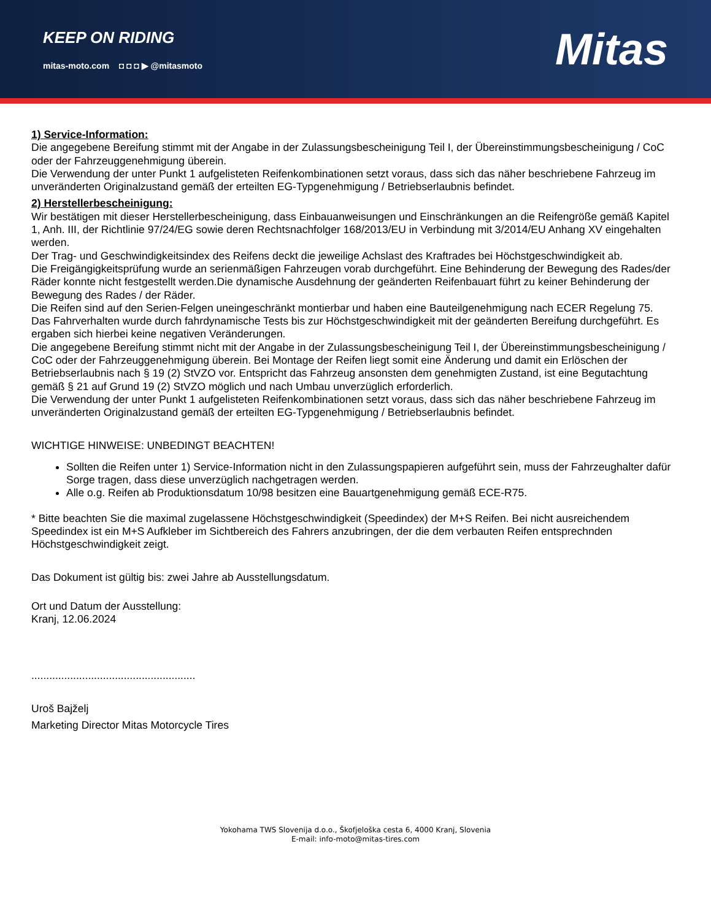KEEP ON RIDING
mitas-moto.com ◘ ◘ ◘ ▶ @mitasmoto
Mitas
1) Service-Information:
Die angegebene Bereifung stimmt mit der Angabe in der Zulassungsbescheinigung Teil I, der Übereinstimmungsbescheinigung / CoC oder der Fahrzeuggenehmigung überein.
Die Verwendung der unter Punkt 1 aufgelisteten Reifenkombinationen setzt voraus, dass sich das näher beschriebene Fahrzeug im unveränderten Originalzustand gemäß der erteilten EG-Typgenehmigung / Betriebserlaubnis befindet.
2) Herstellerbescheinigung:
Wir bestätigen mit dieser Herstellerbescheinigung, dass Einbauanweisungen und Einschränkungen an die Reifengröße gemäß Kapitel 1, Anh. III, der Richtlinie 97/24/EG sowie deren Rechtsnachfolger 168/2013/EU in Verbindung mit 3/2014/EU Anhang XV eingehalten werden.
Der Trag- und Geschwindigkeitsindex des Reifens deckt die jeweilige Achslast des Kraftrades bei Höchstgeschwindigkeit ab.
Die Freigängigkeitsprüfung wurde an serienmäßigen Fahrzeugen vorab durchgeführt. Eine Behinderung der Bewegung des Rades/der Räder konnte nicht festgestellt werden.Die dynamische Ausdehnung der geänderten Reifenbauart führt zu keiner Behinderung der Bewegung des Rades / der Räder.
Die Reifen sind auf den Serien-Felgen uneingeschränkt montierbar und haben eine Bauteilgenehmigung nach ECER Regelung 75.
Das Fahrverhalten wurde durch fahrdynamische Tests bis zur Höchstgeschwindigkeit mit der geänderten Bereifung durchgeführt. Es ergaben sich hierbei keine negativen Veränderungen.
Die angegebene Bereifung stimmt nicht mit der Angabe in der Zulassungsbescheinigung Teil I, der Übereinstimmungsbescheinigung / CoC oder der Fahrzeuggenehmigung überein. Bei Montage der Reifen liegt somit eine Änderung und damit ein Erlöschen der Betriebserlaubnis nach § 19 (2) StVZO vor. Entspricht das Fahrzeug ansonsten dem genehmigten Zustand, ist eine Begutachtung gemäß § 21 auf Grund 19 (2) StVZO möglich und nach Umbau unverzüglich erforderlich.
Die Verwendung der unter Punkt 1 aufgelisteten Reifenkombinationen setzt voraus, dass sich das näher beschriebene Fahrzeug im unveränderten Originalzustand gemäß der erteilten EG-Typgenehmigung / Betriebserlaubnis befindet.
WICHTIGE HINWEISE: UNBEDINGT BEACHTEN!
Sollten die Reifen unter 1) Service-Information nicht in den Zulassungspapieren aufgeführt sein, muss der Fahrzeughalter dafür Sorge tragen, dass diese unverzüglich nachgetragen werden.
Alle o.g. Reifen ab Produktionsdatum 10/98 besitzen eine Bauartgenehmigung gemäß ECE-R75.
* Bitte beachten Sie die maximal zugelassene Höchstgeschwindigkeit (Speedindex) der M+S Reifen. Bei nicht ausreichendem Speedindex ist ein M+S Aufkleber im Sichtbereich des Fahrers anzubringen, der die dem verbauten Reifen entsprechnden Höchstgeschwindigkeit zeigt.
Das Dokument ist gültig bis: zwei Jahre ab Ausstellungsdatum.
Ort und Datum der Ausstellung:
Kranj, 12.06.2024
.......................................................
Uroš Bajželj
Marketing Director Mitas Motorcycle Tires
Yokohama TWS Slovenija d.o.o., Škofjeloška cesta 6, 4000 Kranj, Slovenia
E-mail: info-moto@mitas-tires.com